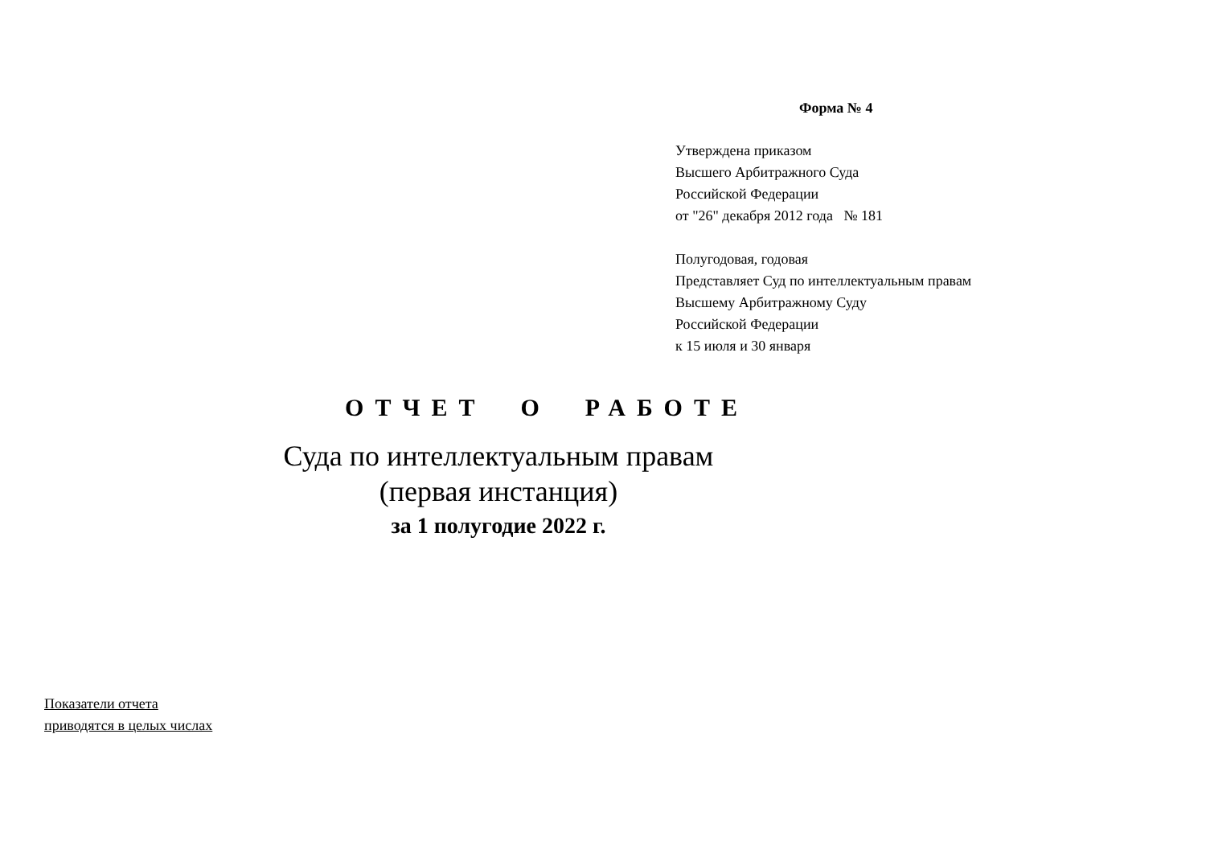Форма № 4
Утверждена приказом
Высшего Арбитражного Суда
Российской Федерации
от "26" декабря 2012 года № 181
Полугодовая, годовая
Представляет Суд по интеллектуальным правам
Высшему Арбитражному Суду
Российской Федерации
к 15 июля и 30 января
ОТЧЕТ О РАБОТЕ
Суда по интеллектуальным правам
(первая инстанция)
за 1 полугодие 2022 г.
Показатели отчета
приводятся в целых числах